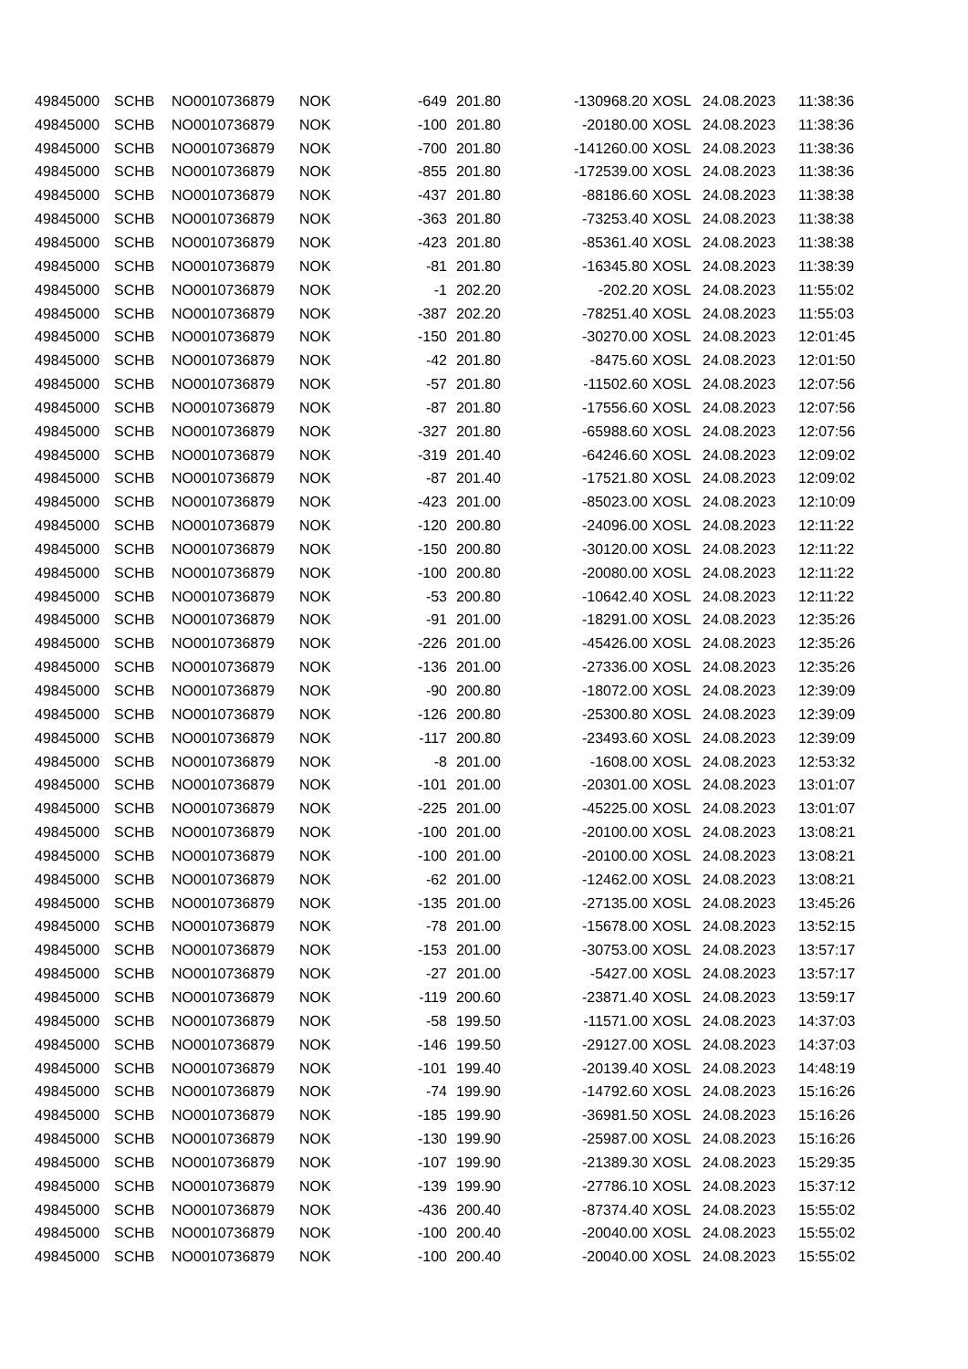| 49845000 | SCHB | NO0010736879 | NOK | -649 | 201.80 | -130968.20 | XOSL | 24.08.2023 | 11:38:36 |
| 49845000 | SCHB | NO0010736879 | NOK | -100 | 201.80 | -20180.00 | XOSL | 24.08.2023 | 11:38:36 |
| 49845000 | SCHB | NO0010736879 | NOK | -700 | 201.80 | -141260.00 | XOSL | 24.08.2023 | 11:38:36 |
| 49845000 | SCHB | NO0010736879 | NOK | -855 | 201.80 | -172539.00 | XOSL | 24.08.2023 | 11:38:36 |
| 49845000 | SCHB | NO0010736879 | NOK | -437 | 201.80 | -88186.60 | XOSL | 24.08.2023 | 11:38:38 |
| 49845000 | SCHB | NO0010736879 | NOK | -363 | 201.80 | -73253.40 | XOSL | 24.08.2023 | 11:38:38 |
| 49845000 | SCHB | NO0010736879 | NOK | -423 | 201.80 | -85361.40 | XOSL | 24.08.2023 | 11:38:38 |
| 49845000 | SCHB | NO0010736879 | NOK | -81 | 201.80 | -16345.80 | XOSL | 24.08.2023 | 11:38:39 |
| 49845000 | SCHB | NO0010736879 | NOK | -1 | 202.20 | -202.20 | XOSL | 24.08.2023 | 11:55:02 |
| 49845000 | SCHB | NO0010736879 | NOK | -387 | 202.20 | -78251.40 | XOSL | 24.08.2023 | 11:55:03 |
| 49845000 | SCHB | NO0010736879 | NOK | -150 | 201.80 | -30270.00 | XOSL | 24.08.2023 | 12:01:45 |
| 49845000 | SCHB | NO0010736879 | NOK | -42 | 201.80 | -8475.60 | XOSL | 24.08.2023 | 12:01:50 |
| 49845000 | SCHB | NO0010736879 | NOK | -57 | 201.80 | -11502.60 | XOSL | 24.08.2023 | 12:07:56 |
| 49845000 | SCHB | NO0010736879 | NOK | -87 | 201.80 | -17556.60 | XOSL | 24.08.2023 | 12:07:56 |
| 49845000 | SCHB | NO0010736879 | NOK | -327 | 201.80 | -65988.60 | XOSL | 24.08.2023 | 12:07:56 |
| 49845000 | SCHB | NO0010736879 | NOK | -319 | 201.40 | -64246.60 | XOSL | 24.08.2023 | 12:09:02 |
| 49845000 | SCHB | NO0010736879 | NOK | -87 | 201.40 | -17521.80 | XOSL | 24.08.2023 | 12:09:02 |
| 49845000 | SCHB | NO0010736879 | NOK | -423 | 201.00 | -85023.00 | XOSL | 24.08.2023 | 12:10:09 |
| 49845000 | SCHB | NO0010736879 | NOK | -120 | 200.80 | -24096.00 | XOSL | 24.08.2023 | 12:11:22 |
| 49845000 | SCHB | NO0010736879 | NOK | -150 | 200.80 | -30120.00 | XOSL | 24.08.2023 | 12:11:22 |
| 49845000 | SCHB | NO0010736879 | NOK | -100 | 200.80 | -20080.00 | XOSL | 24.08.2023 | 12:11:22 |
| 49845000 | SCHB | NO0010736879 | NOK | -53 | 200.80 | -10642.40 | XOSL | 24.08.2023 | 12:11:22 |
| 49845000 | SCHB | NO0010736879 | NOK | -91 | 201.00 | -18291.00 | XOSL | 24.08.2023 | 12:35:26 |
| 49845000 | SCHB | NO0010736879 | NOK | -226 | 201.00 | -45426.00 | XOSL | 24.08.2023 | 12:35:26 |
| 49845000 | SCHB | NO0010736879 | NOK | -136 | 201.00 | -27336.00 | XOSL | 24.08.2023 | 12:35:26 |
| 49845000 | SCHB | NO0010736879 | NOK | -90 | 200.80 | -18072.00 | XOSL | 24.08.2023 | 12:39:09 |
| 49845000 | SCHB | NO0010736879 | NOK | -126 | 200.80 | -25300.80 | XOSL | 24.08.2023 | 12:39:09 |
| 49845000 | SCHB | NO0010736879 | NOK | -117 | 200.80 | -23493.60 | XOSL | 24.08.2023 | 12:39:09 |
| 49845000 | SCHB | NO0010736879 | NOK | -8 | 201.00 | -1608.00 | XOSL | 24.08.2023 | 12:53:32 |
| 49845000 | SCHB | NO0010736879 | NOK | -101 | 201.00 | -20301.00 | XOSL | 24.08.2023 | 13:01:07 |
| 49845000 | SCHB | NO0010736879 | NOK | -225 | 201.00 | -45225.00 | XOSL | 24.08.2023 | 13:01:07 |
| 49845000 | SCHB | NO0010736879 | NOK | -100 | 201.00 | -20100.00 | XOSL | 24.08.2023 | 13:08:21 |
| 49845000 | SCHB | NO0010736879 | NOK | -100 | 201.00 | -20100.00 | XOSL | 24.08.2023 | 13:08:21 |
| 49845000 | SCHB | NO0010736879 | NOK | -62 | 201.00 | -12462.00 | XOSL | 24.08.2023 | 13:08:21 |
| 49845000 | SCHB | NO0010736879 | NOK | -135 | 201.00 | -27135.00 | XOSL | 24.08.2023 | 13:45:26 |
| 49845000 | SCHB | NO0010736879 | NOK | -78 | 201.00 | -15678.00 | XOSL | 24.08.2023 | 13:52:15 |
| 49845000 | SCHB | NO0010736879 | NOK | -153 | 201.00 | -30753.00 | XOSL | 24.08.2023 | 13:57:17 |
| 49845000 | SCHB | NO0010736879 | NOK | -27 | 201.00 | -5427.00 | XOSL | 24.08.2023 | 13:57:17 |
| 49845000 | SCHB | NO0010736879 | NOK | -119 | 200.60 | -23871.40 | XOSL | 24.08.2023 | 13:59:17 |
| 49845000 | SCHB | NO0010736879 | NOK | -58 | 199.50 | -11571.00 | XOSL | 24.08.2023 | 14:37:03 |
| 49845000 | SCHB | NO0010736879 | NOK | -146 | 199.50 | -29127.00 | XOSL | 24.08.2023 | 14:37:03 |
| 49845000 | SCHB | NO0010736879 | NOK | -101 | 199.40 | -20139.40 | XOSL | 24.08.2023 | 14:48:19 |
| 49845000 | SCHB | NO0010736879 | NOK | -74 | 199.90 | -14792.60 | XOSL | 24.08.2023 | 15:16:26 |
| 49845000 | SCHB | NO0010736879 | NOK | -185 | 199.90 | -36981.50 | XOSL | 24.08.2023 | 15:16:26 |
| 49845000 | SCHB | NO0010736879 | NOK | -130 | 199.90 | -25987.00 | XOSL | 24.08.2023 | 15:16:26 |
| 49845000 | SCHB | NO0010736879 | NOK | -107 | 199.90 | -21389.30 | XOSL | 24.08.2023 | 15:29:35 |
| 49845000 | SCHB | NO0010736879 | NOK | -139 | 199.90 | -27786.10 | XOSL | 24.08.2023 | 15:37:12 |
| 49845000 | SCHB | NO0010736879 | NOK | -436 | 200.40 | -87374.40 | XOSL | 24.08.2023 | 15:55:02 |
| 49845000 | SCHB | NO0010736879 | NOK | -100 | 200.40 | -20040.00 | XOSL | 24.08.2023 | 15:55:02 |
| 49845000 | SCHB | NO0010736879 | NOK | -100 | 200.40 | -20040.00 | XOSL | 24.08.2023 | 15:55:02 |